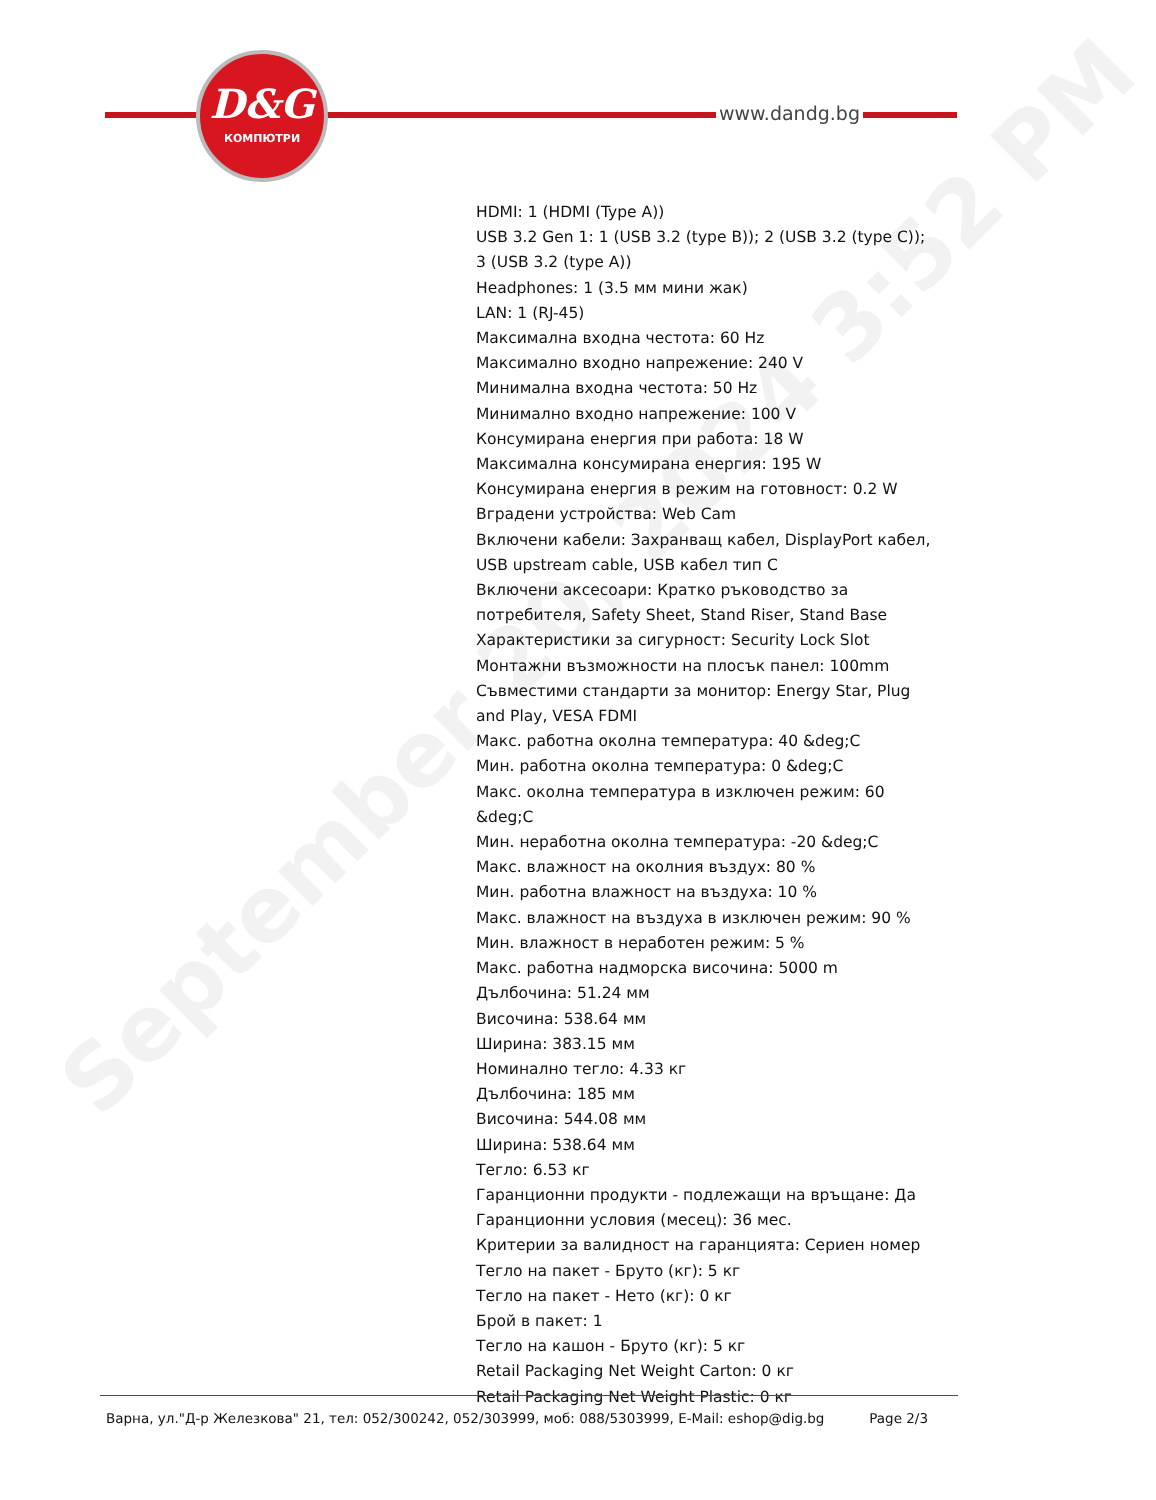September 20, 2024 3:52 PM
D&G
КОМПЮТРИ
www.dandg.bg
HDMI: 1 (HDMI (Type A))
USB 3.2 Gen 1: 1 (USB 3.2 (type B)); 2 (USB 3.2 (type C)); 3 (USB 3.2 (type A))
Headphones: 1 (3.5 мм мини жак)
LAN: 1 (RJ-45)
Максимална входна честота: 60 Hz
Максимално входно напрежение: 240 V
Минимална входна честота: 50 Hz
Минимално входно напрежение: 100 V
Консумирана енергия при работа: 18 W
Максимална консумирана енергия: 195 W
Консумирана енергия в режим на готовност: 0.2 W
Вградени устройства: Web Cam
Включени кабели: Захранващ кабел, DisplayPort кабел, USB upstream cable, USB кабел тип C
Включени аксесоари: Кратко ръководство за потребителя, Safety Sheet, Stand Riser, Stand Base
Характеристики за сигурност: Security Lock Slot
Монтажни възможности на плосък панел: 100mm
Съвместими стандарти за монитор: Energy Star, Plug and Play, VESA FDMI
Макс. работна околна температура: 40 &deg;C
Мин. работна околна температура: 0 &deg;C
Макс. околна температура в изключен режим: 60 &deg;C
Мин. неработна околна температура: -20 &deg;C
Макс. влажност на околния въздух: 80 %
Мин. работна влажност на въздуха: 10 %
Макс. влажност на въздуха в изключен режим: 90 %
Мин. влажност в неработен режим: 5 %
Макс. работна надморска височина: 5000 m
Дълбочина: 51.24 мм
Височина: 538.64 мм
Ширина: 383.15 мм
Номинално тегло: 4.33 кг
Дълбочина: 185 мм
Височина: 544.08 мм
Ширина: 538.64 мм
Тегло: 6.53 кг
Гаранционни продукти - подлежащи на връщане: Да
Гаранционни условия (месец): 36 мес.
Критерии за валидност на гаранцията: Сериен номер
Тегло на пакет - Бруто (кг): 5 кг
Тегло на пакет - Нето (кг): 0 кг
Брой в пакет: 1
Тегло на кашон - Бруто (кг): 5 кг
Retail Packaging Net Weight Carton: 0 кг
Retail Packaging Net Weight Plastic: 0 кг
Варна, ул."Д-р Железкова" 21, тел: 052/300242, 052/303999, моб: 088/5303999, E-Mail: eshop@dig.bg Page 2/3